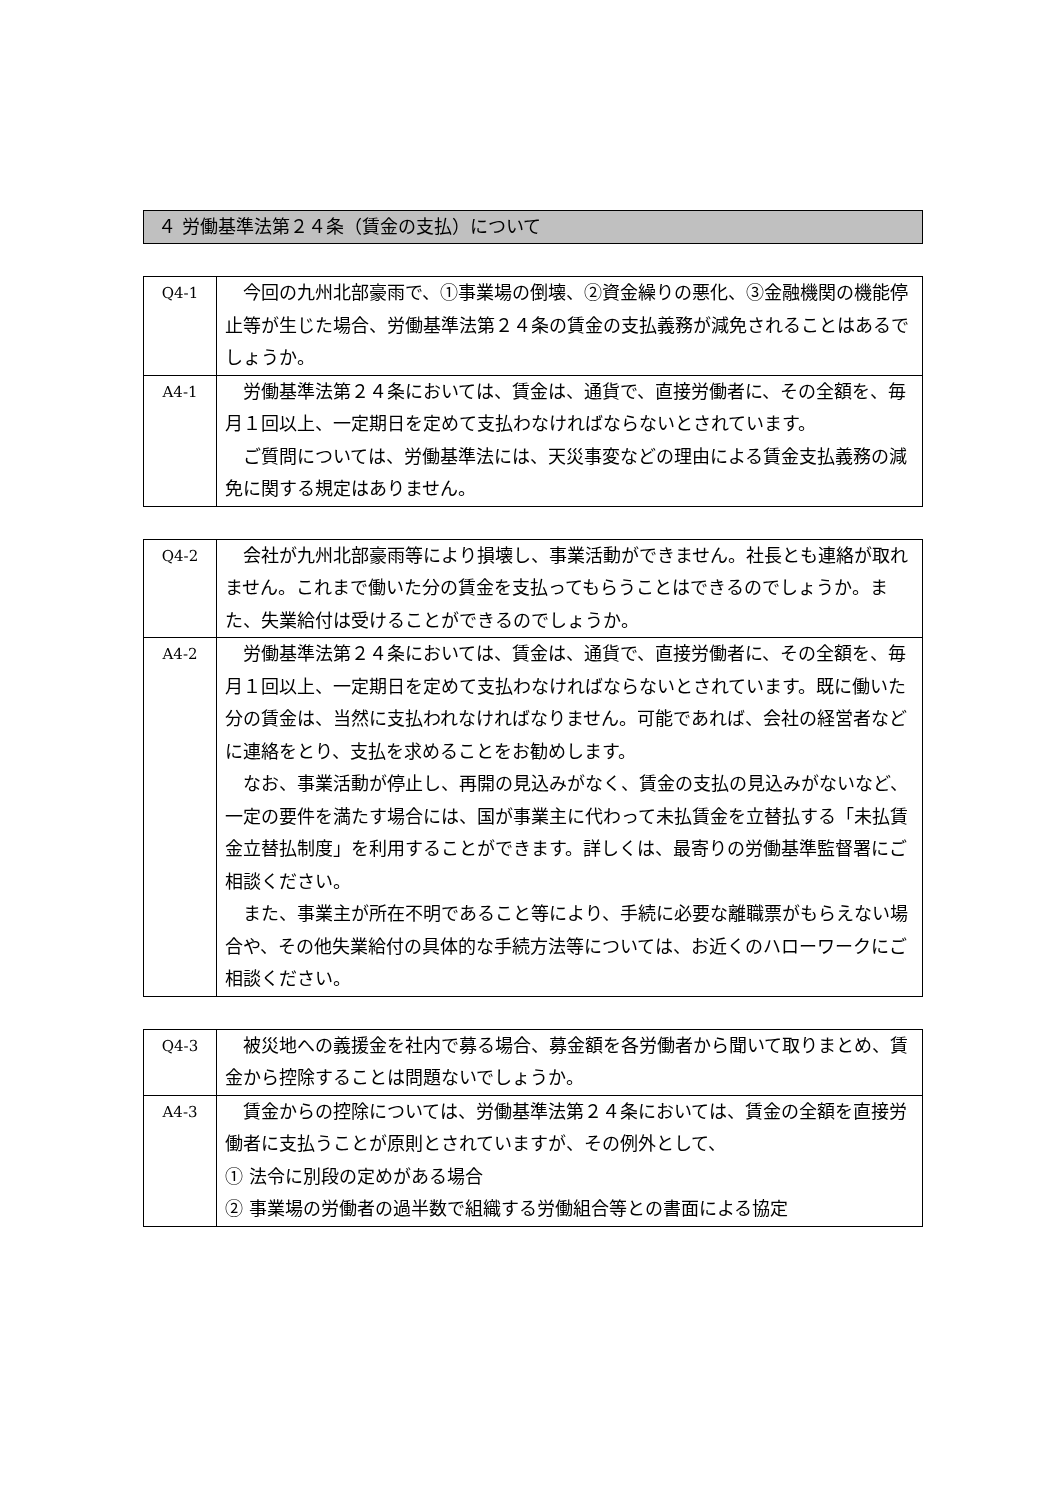４ 労働基準法第２４条（賃金の支払）について
| Q4-1 | 今回の九州北部豪雨で、①事業場の倒壊、②資金繰りの悪化、③金融機関の機能停止等が生じた場合、労働基準法第２４条の賃金の支払義務が減免されることはあるでしょうか。 |
| A4-1 | 労働基準法第２４条においては、賃金は、通貨で、直接労働者に、その全額を、毎月１回以上、一定期日を定めて支払わなければならないとされています。 ご質問については、労働基準法には、天災事変などの理由による賃金支払義務の減免に関する規定はありません。 |
| Q4-2 | 会社が九州北部豪雨等により損壊し、事業活動ができません。社長とも連絡が取れません。これまで働いた分の賃金を支払ってもらうことはできるのでしょうか。また、失業給付は受けることができるのでしょうか。 |
| A4-2 | 労働基準法第２４条においては、賃金は、通貨で、直接労働者に、その全額を、毎月１回以上、一定期日を定めて支払わなければならないとされています。既に働いた分の賃金は、当然に支払われなければなりません。可能であれば、会社の経営者などに連絡をとり、支払を求めることをお勧めします。 なお、事業活動が停止し、再開の見込みがなく、賃金の支払の見込みがないなど、一定の要件を満たす場合には、国が事業主に代わって未払賃金を立替払する「未払賃金立替払制度」を利用することができます。詳しくは、最寄りの労働基準監督署にご相談ください。 また、事業主が所在不明であること等により、手続に必要な離職票がもらえない場合や、その他失業給付の具体的な手続方法等については、お近くのハローワークにご相談ください。 |
| Q4-3 | 被災地への義援金を社内で募る場合、募金額を各労働者から聞いて取りまとめ、賃金から控除することは問題ないでしょうか。 |
| A4-3 | 賃金からの控除については、労働基準法第２４条においては、賃金の全額を直接労働者に支払うことが原則とされていますが、その例外として、 ① 法令に別段の定めがある場合 ② 事業場の労働者の過半数で組織する労働組合等との書面による協定 |